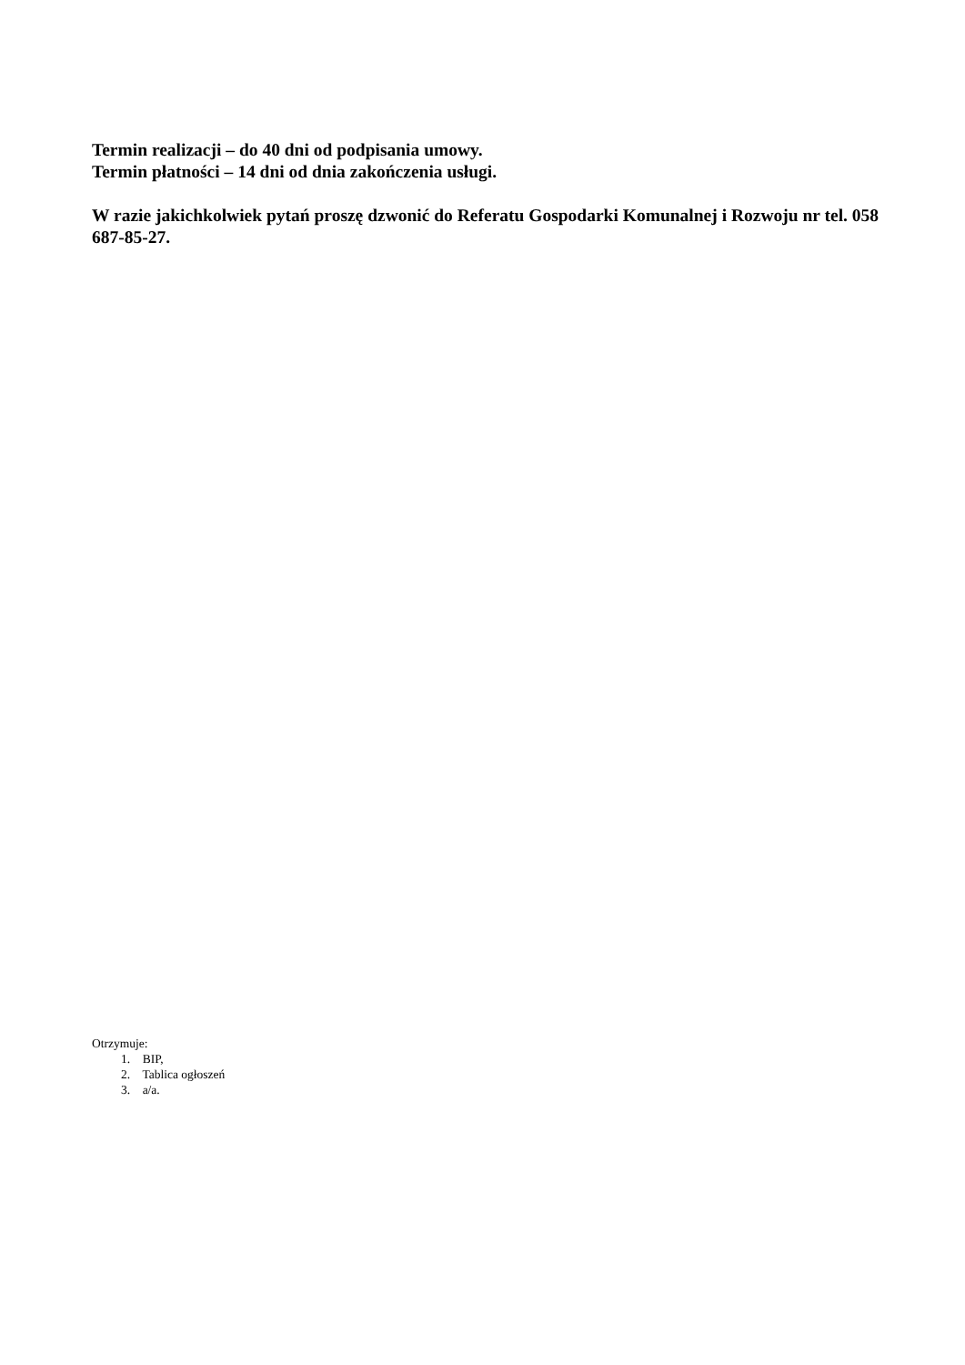Termin realizacji – do 40 dni od podpisania umowy.
Termin płatności – 14 dni od dnia zakończenia usługi.
W razie jakichkolwiek pytań proszę dzwonić do Referatu Gospodarki Komunalnej i Rozwoju nr tel. 058 687-85-27.
Otrzymuje:
1. BIP,
2. Tablica ogłoszeń
3. a/a.